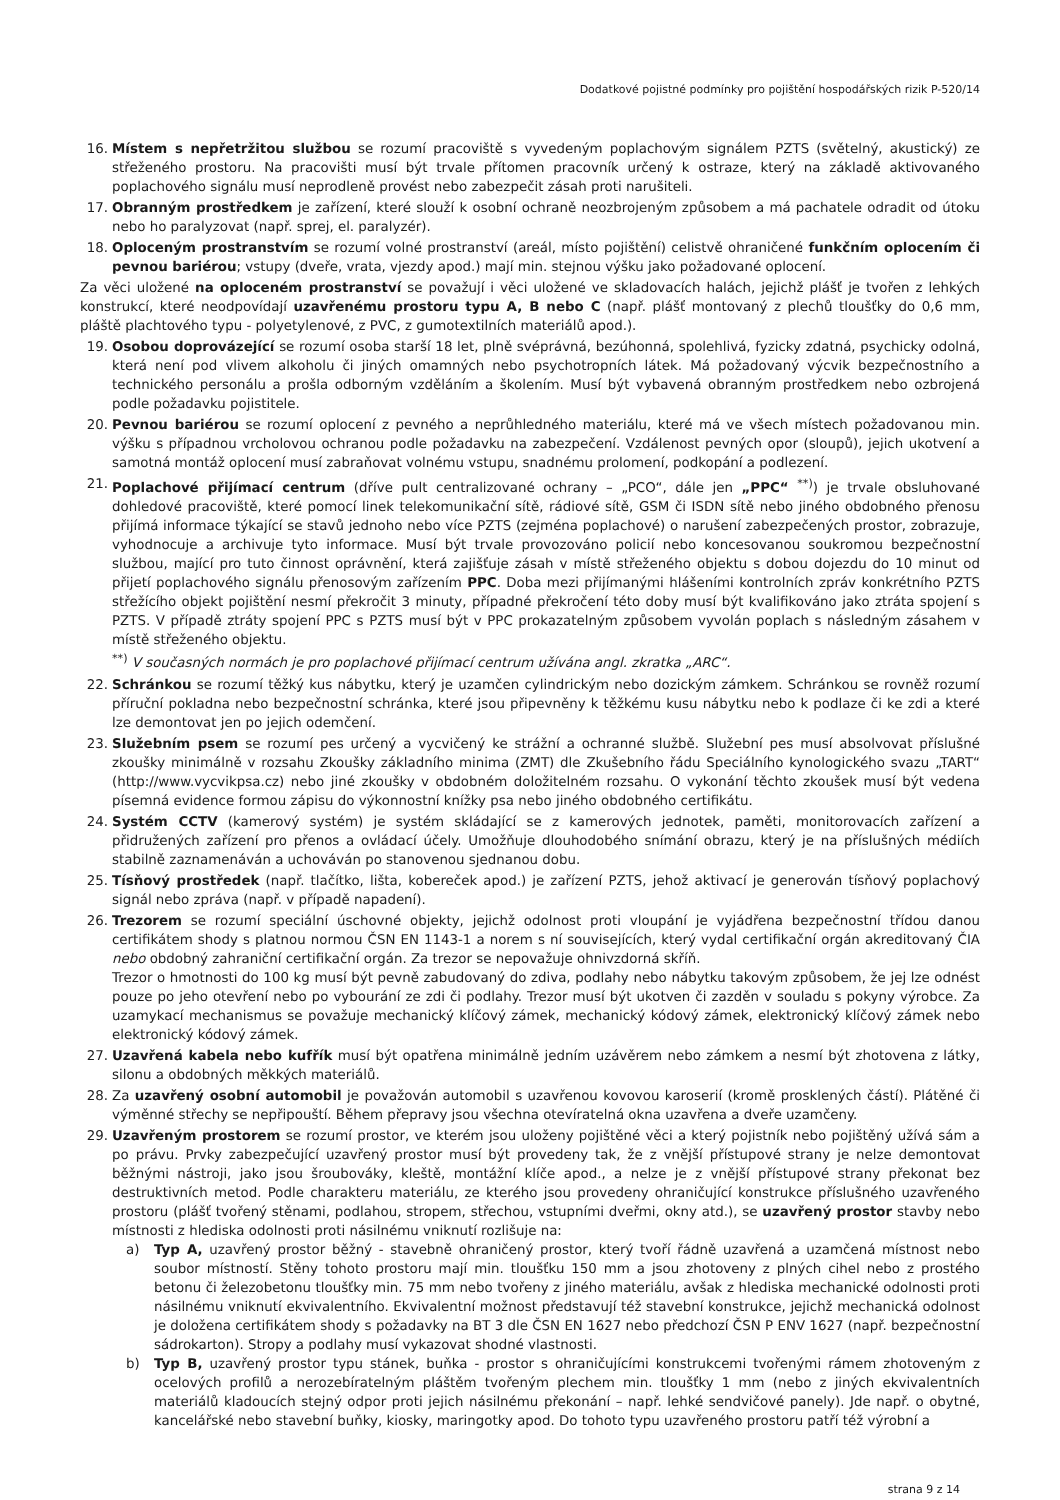Dodatkové pojistné podmínky pro pojištění hospodářských rizik P-520/14
16. Místem s nepřetržitou službou se rozumí pracoviště s vyvedeným poplachovým signálem PZTS (světelný, akustický) ze střeženého prostoru. Na pracovišti musí být trvale přítomen pracovník určený k ostraze, který na základě aktivovaného poplachového signálu musí neprodleně provést nebo zabezpečit zásah proti narušiteli.
17. Obranným prostředkem je zařízení, které slouží k osobní ochraně neozbrojeným způsobem a má pachatele odradit od útoku nebo ho paralyzovat (např. sprej, el. paralyzér).
18. Oploceným prostranstvím se rozumí volné prostranství (areál, místo pojištění) celistvě ohraničené funkčním oplocením či pevnou bariérou; vstupy (dveře, vrata, vjezdy apod.) mají min. stejnou výšku jako požadované oplocení.
Za věci uložené na oploceném prostranství se považují i věci uložené ve skladovacích halách, jejichž plášť je tvořen z lehkých konstrukcí, které neodpovídají uzavřenému prostoru typu A, B nebo C (např. plášť montovaný z plechů tloušťky do 0,6 mm, pláště plachtového typu - polyetylenové, z PVC, z gumotextilních materiálů apod.).
19. Osobou doprovázející se rozumí osoba starší 18 let, plně svéprávná, bezúhonná, spolehlivá, fyzicky zdatná, psychicky odolná, která není pod vlivem alkoholu či jiných omamných nebo psychotropních látek. Má požadovaný výcvik bezpečnostního a technického personálu a prošla odborným vzděláním a školením. Musí být vybavená obranným prostředkem nebo ozbrojená podle požadavku pojistitele.
20. Pevnou bariérou se rozumí oplocení z pevného a neprůhledného materiálu, které má ve všech místech požadovanou min. výšku s případnou vrcholovou ochranou podle požadavku na zabezpečení. Vzdálenost pevných opor (sloupů), jejich ukotvení a samotná montáž oplocení musí zabraňovat volnému vstupu, snadnému prolomení, podkopání a podlezení.
21. Poplachové přijímací centrum (dříve pult centralizované ochrany – „PCO“, dále jen „PPC“ <sup>**)</sup>) je trvale obsluhované dohledové pracoviště, které pomocí linek telekomunikační sítě, rádiové sítě, GSM či ISDN sítě nebo jiného obdobného přenosu přijímá informace týkající se stavů jednoho nebo více PZTS (zejména poplachové) o narušení zabezpečených prostor, zobrazuje, vyhodnocuje a archivuje tyto informace. Musí být trvale provozováno policií nebo koncesovanou soukromou bezpečnostní službou, mající pro tuto činnost oprávnění, která zajišťuje zásah v místě střeženého objektu s dobou dojezdu do 10 minut od přijetí poplachového signálu přenosovým zařízením PPC. Doba mezi přijímanými hlášeními kontrolních zpráv konkrétního PZTS střežícího objekt pojištění nesmí překročit 3 minuty, případné překročení této doby musí být kvalifikováno jako ztráta spojení s PZTS. V případě ztráty spojení PPC s PZTS musí být v PPC prokazatelným způsobem vyvolán poplach s následným zásahem v místě střeženého objektu.
<sup>**)</sup> V současných normách je pro poplachové přijímací centrum užívána angl. zkratka „ARC“.
22. Schránkou se rozumí těžký kus nábytku, který je uzamčen cylindrickým nebo dozickým zámkem. Schránkou se rovněž rozumí příruční pokladna nebo bezpečnostní schránka, které jsou připevněny k těžkému kusu nábytku nebo k podlaze či ke zdi a které lze demontovat jen po jejich odemčení.
23. Služebním psem se rozumí pes určený a vycvičený ke strážní a ochranné službě. Služební pes musí absolvovat příslušné zkoušky minimálně v rozsahu Zkoušky základního minima (ZMT) dle Zkušebního řádu Speciálního kynologického svazu „TART“ (http://www.vycvikpsa.cz) nebo jiné zkoušky v obdobném doložitelném rozsahu. O vykonání těchto zkoušek musí být vedena písemná evidence formou zápisu do výkonnostní knížky psa nebo jiného obdobného certifikátu.
24. Systém CCTV (kamerový systém) je systém skládající se z kamerových jednotek, paměti, monitorovacích zařízení a přidružených zařízení pro přenos a ovládací účely. Umožňuje dlouhodobého snímání obrazu, který je na příslušných médiích stabilně zaznamenáván a uchováván po stanovenou sjednanou dobu.
25. Tísňový prostředek (např. tlačítko, lišta, kobereček apod.) je zařízení PZTS, jehož aktivací je generován tísňový poplachový signál nebo zpráva (např. v případě napadení).
26. Trezorem se rozumí speciální úschovné objekty, jejichž odolnost proti vloupání je vyjádřena bezpečnostní třídou danou certifikátem shody s platnou normou ČSN EN 1143-1 a norem s ní souvisejících, který vydal certifikační orgán akreditovaný ČIA nebo obdobný zahraniční certifikační orgán. Za trezor se nepovažuje ohnivzdorná skříň.
Trezor o hmotnosti do 100 kg musí být pevně zabudovaný do zdiva, podlahy nebo nábytku takovým způsobem, že jej lze odnést pouze po jeho otevření nebo po vybourání ze zdi či podlahy. Trezor musí být ukotven či zazděn v souladu s pokyny výrobce. Za uzamykací mechanismus se považuje mechanický klíčový zámek, mechanický kódový zámek, elektronický klíčový zámek nebo elektronický kódový zámek.
27. Uzavřená kabela nebo kufřík musí být opatřena minimálně jedním uzávěrem nebo zámkem a nesmí být zhotovena z látky, silonu a obdobných měkkých materiálů.
28. Za uzavřený osobní automobil je považován automobil s uzavřenou kovovou karoserií (kromě prosklených částí). Plátěné či výměnné střechy se nepřipouští. Během přepravy jsou všechna otevíratelná okna uzavřena a dveře uzamčeny.
29. Uzavřeným prostorem se rozumí prostor, ve kterém jsou uloženy pojištěné věci a který pojistník nebo pojištěný užívá sám a po právu. Prvky zabezpečující uzavřený prostor musí být provedeny tak, že z vnější přístupové strany je nelze demontovat běžnými nástroji, jako jsou šroubováky, kleště, montážní klíče apod., a nelze je z vnější přístupové strany překonat bez destruktivních metod. Podle charakteru materiálu, ze kterého jsou provedeny ohraničující konstrukce příslušného uzavřeného prostoru (plášť tvořený stěnami, podlahou, stropem, střechou, vstupními dveřmi, okny atd.), se uzavřený prostor stavby nebo místnosti z hlediska odolnosti proti násilnému vniknutí rozlišuje na:
a) Typ A, uzavřený prostor běžný - stavebně ohraničený prostor, který tvoří řádně uzavřená a uzamčená místnost nebo soubor místností. Stěny tohoto prostoru mají min. tloušťku 150 mm a jsou zhotoveny z plných cihel nebo z prostého betonu či železobetonu tloušťky min. 75 mm nebo tvořeny z jiného materiálu, avšak z hlediska mechanické odolnosti proti násilnému vniknutí ekvivalentního. Ekvivalentní možnost představují též stavební konstrukce, jejichž mechanická odolnost je doložena certifikátem shody s požadavky na BT 3 dle ČSN EN 1627 nebo předchozí ČSN P ENV 1627 (např. bezpečnostní sádrokarton). Stropy a podlahy musí vykazovat shodné vlastnosti.
b) Typ B, uzavřený prostor typu stánek, buňka - prostor s ohraničujícími konstrukcemi tvořenými rámem zhotoveným z ocelových profilů a nerozebíratelným pláštěm tvořeným plechem min. tloušťky 1 mm (nebo z jiných ekvivalentních materiálů kladoucích stejný odpor proti jejich násilnému překonání – např. lehké sendvičové panely). Jde např. o obytné, kancelářské nebo stavební buňky, kiosky, maringotky apod. Do tohoto typu uzavřeného prostoru patří též výrobní a
strana 9 z 14